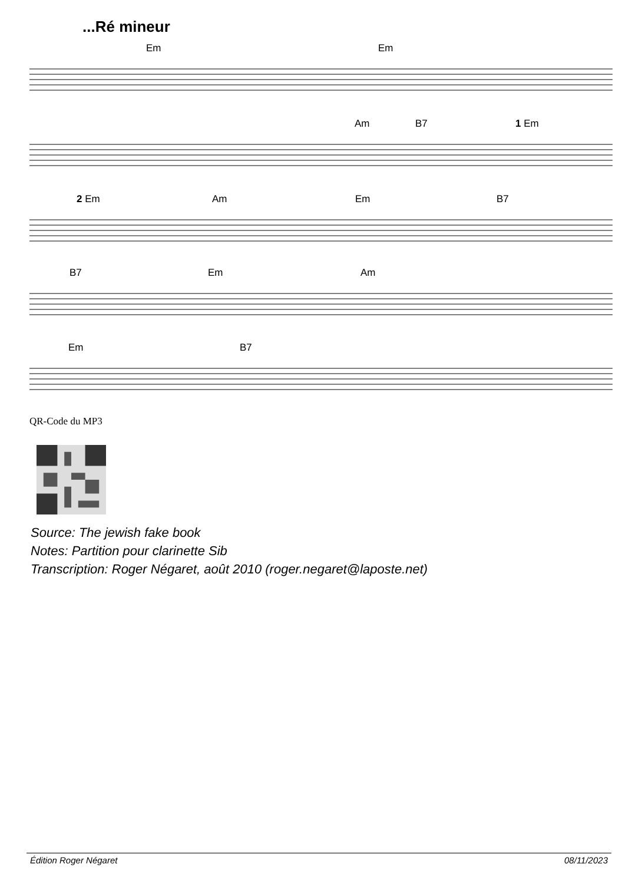...Ré mineur
Em Em
Am B7 1 Em
2 Em Am Em B7
B7 Em Am
Em B7
QR-Code du MP3
Source: The jewish fake book
Notes: Partition pour clarinette Sib
Transcription: Roger Négaret, août 2010 (roger.negaret@laposte.net)
Édition Roger Négaret 08/11/2023